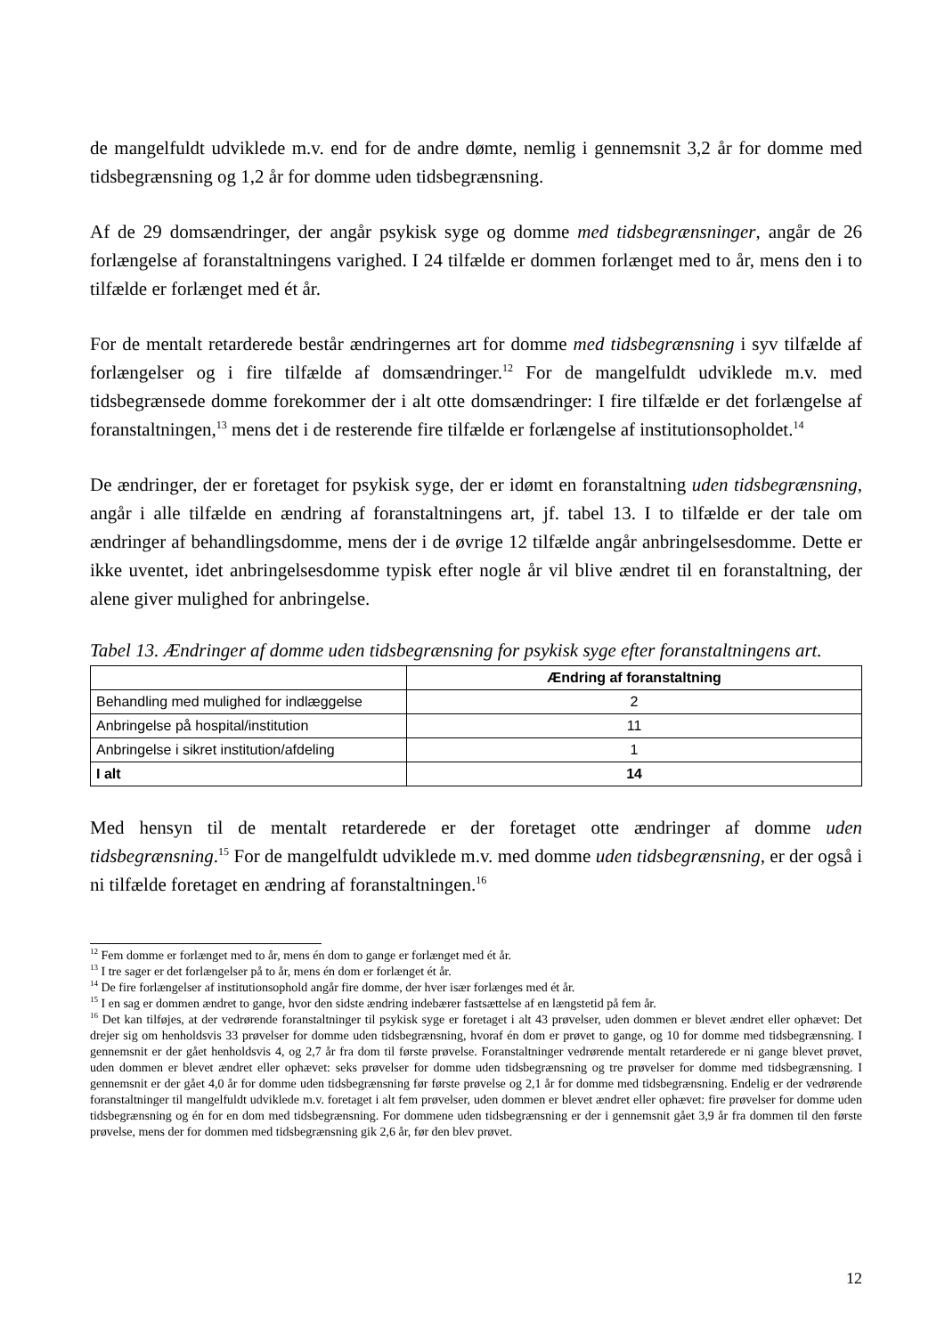de mangelfuldt udviklede m.v. end for de andre dømte, nemlig i gennemsnit 3,2 år for domme med tidsbegrænsning og 1,2 år for domme uden tidsbegrænsning.
Af de 29 domsændringer, der angår psykisk syge og domme med tidsbegrænsninger, angår de 26 forlængelse af foranstaltningens varighed. I 24 tilfælde er dommen forlænget med to år, mens den i to tilfælde er forlænget med ét år.
For de mentalt retarderede består ændringernes art for domme med tidsbegrænsning i syv tilfælde af forlængelser og i fire tilfælde af domsændringer.<sup>12</sup> For de mangelfuldt udviklede m.v. med tidsbegrænsede domme forekommer der i alt otte domsændringer: I fire tilfælde er det forlængelse af foranstaltningen,<sup>13</sup> mens det i de resterende fire tilfælde er forlængelse af institutionsopholdet.<sup>14</sup>
De ændringer, der er foretaget for psykisk syge, der er idømt en foranstaltning uden tidsbegrænsning, angår i alle tilfælde en ændring af foranstaltningens art, jf. tabel 13. I to tilfælde er der tale om ændringer af behandlingsdomme, mens der i de øvrige 12 tilfælde angår anbringelsesdomme. Dette er ikke uventet, idet anbringelsesdomme typisk efter nogle år vil blive ændret til en foranstaltning, der alene giver mulighed for anbringelse.
Tabel 13. Ændringer af domme uden tidsbegrænsning for psykisk syge efter foranstaltningens art.
| | Ændring af foranstaltning |
| --- | --- |
| Behandling med mulighed for indlæggelse | 2 |
| Anbringelse på hospital/institution | 11 |
| Anbringelse i sikret institution/afdeling | 1 |
| I alt | 14 |
Med hensyn til de mentalt retarderede er der foretaget otte ændringer af domme uden tidsbegrænsning.<sup>15</sup> For de mangelfuldt udviklede m.v. med domme uden tidsbegrænsning, er der også i ni tilfælde foretaget en ændring af foranstaltningen.<sup>16</sup>
<sup>12</sup> Fem domme er forlænget med to år, mens én dom to gange er forlænget med ét år.
<sup>13</sup> I tre sager er det forlængelser på to år, mens én dom er forlænget ét år.
<sup>14</sup> De fire forlængelser af institutionsophold angår fire domme, der hver især forlænges med ét år.
<sup>15</sup> I en sag er dommen ændret to gange, hvor den sidste ændring indebærer fastsættelse af en længstetid på fem år.
<sup>16</sup> Det kan tilføjes, at der vedrørende foranstaltninger til psykisk syge er foretaget i alt 43 prøvelser, uden dommen er blevet ændret eller ophævet: Det drejer sig om henholdsvis 33 prøvelser for domme uden tidsbegrænsning, hvoraf én dom er prøvet to gange, og 10 for domme med tidsbegrænsning. I gennemsnit er der gået henholdsvis 4, og 2,7 år fra dom til første prøvelse. Foranstaltninger vedrørende mentalt retarderede er ni gange blevet prøvet, uden dommen er blevet ændret eller ophævet: seks prøvelser for domme uden tidsbegrænsning og tre prøvelser for domme med tidsbegrænsning. I gennemsnit er der gået 4,0 år for domme uden tidsbegrænsning før første prøvelse og 2,1 år for domme med tidsbegrænsning. Endelig er der vedrørende foranstaltninger til mangelfuldt udviklede m.v. foretaget i alt fem prøvelser, uden dommen er blevet ændret eller ophævet: fire prøvelser for domme uden tidsbegrænsning og én for en dom med tidsbegrænsning. For dommene uden tidsbegrænsning er der i gennemsnit gået 3,9 år fra dommen til den første prøvelse, mens der for dommen med tidsbegrænsning gik 2,6 år, før den blev prøvet.
12